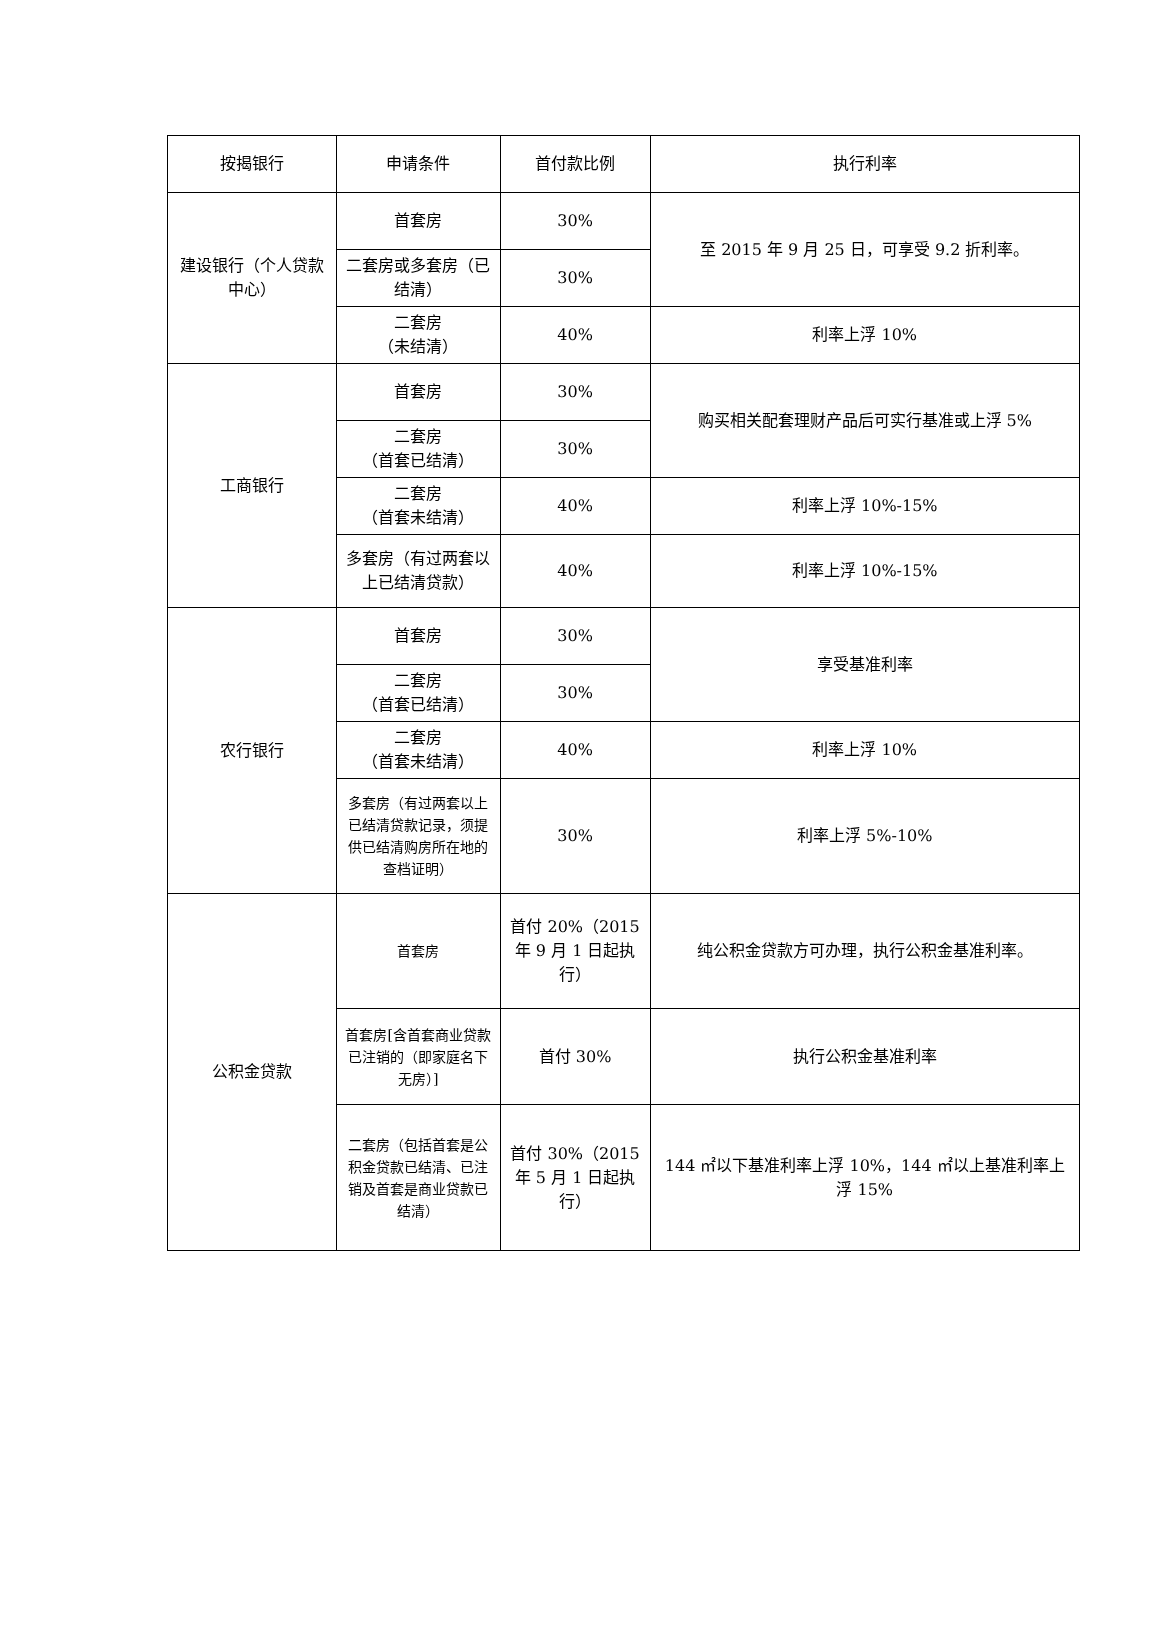| 按揭银行 | 申请条件 | 首付款比例 | 执行利率 |
| --- | --- | --- | --- |
| 建设银行（个人贷款中心） | 首套房 | 30% | 至 2015 年 9 月 25 日，可享受 9.2 折利率。 |
| | 二套房或多套房（已结清） | 30% | |
| | 二套房 （未结清） | 40% | 利率上浮 10% |
| 工商银行 | 首套房 | 30% | 购买相关配套理财产品后可实行基准或上浮 5% |
| | 二套房 （首套已结清） | 30% | |
| | 二套房 （首套未结清） | 40% | 利率上浮 10%-15% |
| | 多套房（有过两套以上已结清贷款） | 40% | 利率上浮 10%-15% |
| 农行银行 | 首套房 | 30% | 享受基准利率 |
| | 二套房 （首套已结清） | 30% | |
| | 二套房 （首套未结清） | 40% | 利率上浮 10% |
| | 多套房（有过两套以上已结清贷款记录，须提供已结清购房所在地的查档证明） | 30% | 利率上浮 5%-10% |
| 公积金贷款 | 首套房 | 首付 20%（2015 年 9 月 1 日起执行） | 纯公积金贷款方可办理，执行公积金基准利率。 |
| | 首套房[含首套商业贷款已注销的（即家庭名下无房）] | 首付 30% | 执行公积金基准利率 |
| | 二套房（包括首套是公积金贷款已结清、已注销及首套是商业贷款已结清） | 首付 30%（2015 年 5 月 1 日起执行） | 144 ㎡以下基准利率上浮 10%，144 ㎡以上基准利率上浮 15% |